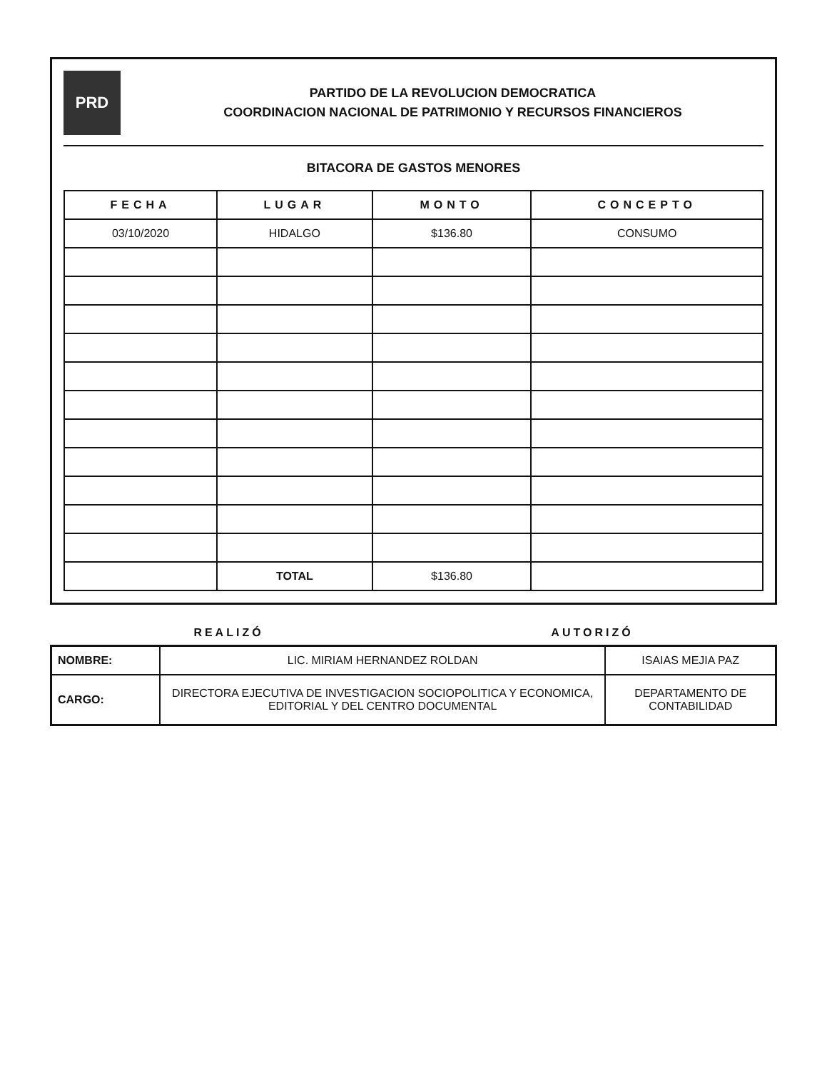PRD
PARTIDO DE LA REVOLUCION DEMOCRATICA
COORDINACION NACIONAL DE PATRIMONIO Y RECURSOS FINANCIEROS
BITACORA DE GASTOS MENORES
| FECHA | LUGAR | MONTO | CONCEPTO |
| --- | --- | --- | --- |
| 03/10/2020 | HIDALGO | $136.80 | CONSUMO |
| | TOTAL | $136.80 | |
REALIZÓ AUTORIZÓ
| NOMBRE: | LIC. MIRIAM HERNANDEZ ROLDAN | ISAIAS MEJIA PAZ |
| CARGO: | DIRECTORA EJECUTIVA DE INVESTIGACION SOCIOPOLITICA Y ECONOMICA, EDITORIAL Y DEL CENTRO DOCUMENTAL | DEPARTAMENTO DE CONTABILIDAD |